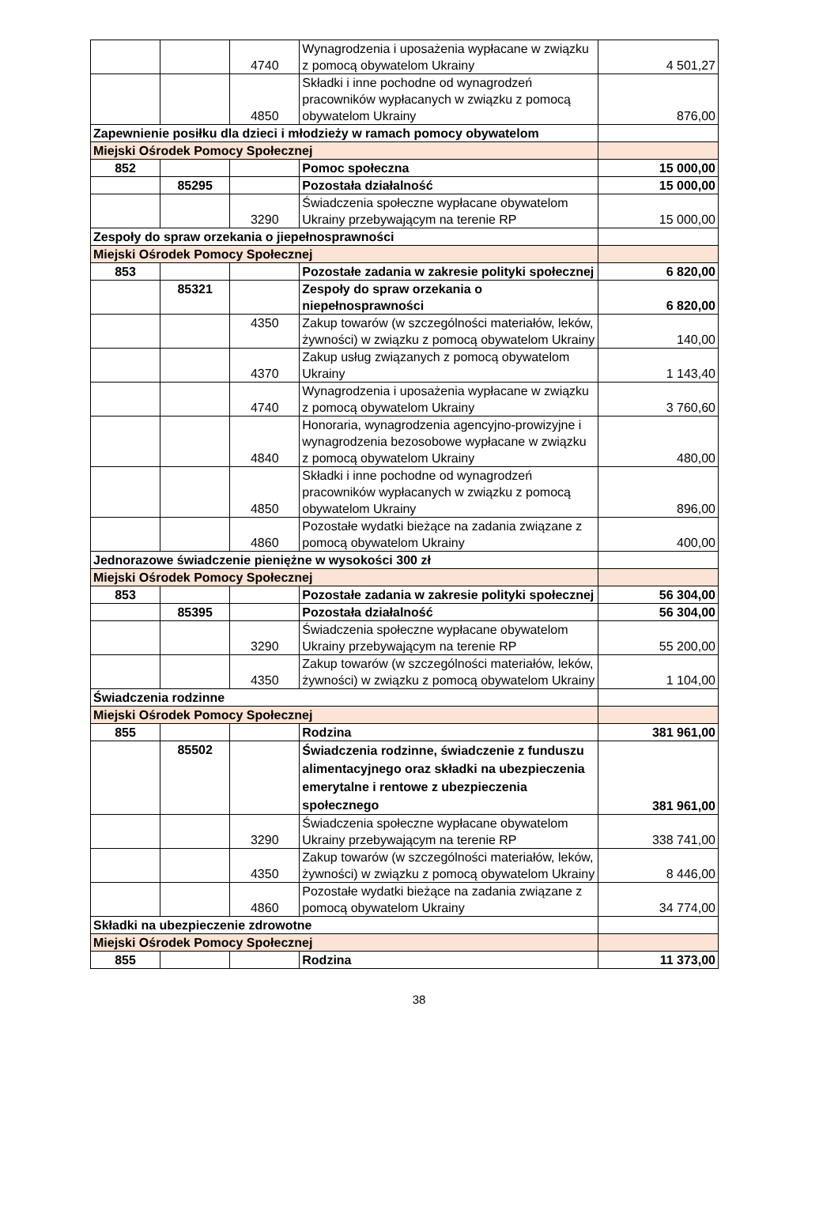| | | 4740 | Wynagrodzenia i uposażenia wypłacane w związku z pomocą obywatelom Ukrainy | 4 501,27 |
| | | 4850 | Składki i inne pochodne od wynagrodzeń pracowników wypłacanych w związku z pomocą obywatelom Ukrainy | 876,00 |
| Zapewnienie posiłku dla dzieci i młodzieży w ramach pomocy obywatelom | | | | |
| Miejski Ośrodek Pomocy Społecznej | | | | |
| 852 | | | Pomoc społeczna | 15 000,00 |
| | 85295 | | Pozostała działalność | 15 000,00 |
| | | 3290 | Świadczenia społeczne wypłacane obywatelom Ukrainy przebywającym na terenie RP | 15 000,00 |
| Zespoły do spraw orzekania o jiepełnosprawności | | | | |
| Miejski Ośrodek Pomocy Społecznej | | | | |
| 853 | | | Pozostałe zadania w zakresie polityki społecznej | 6 820,00 |
| | 85321 | | Zespoły do spraw orzekania o niepełnosprawności | 6 820,00 |
| | | 4350 | Zakup towarów (w szczególności materiałów, leków, żywności) w związku z pomocą obywatelom Ukrainy | 140,00 |
| | | 4370 | Zakup usług związanych z pomocą obywatelom Ukrainy | 1 143,40 |
| | | 4740 | Wynagrodzenia i uposażenia wypłacane w związku z pomocą obywatelom Ukrainy | 3 760,60 |
| | | 4840 | Honoraria, wynagrodzenia agencyjno-prowizyjne i wynagrodzenia bezosobowe wypłacane w związku z pomocą obywatelom Ukrainy | 480,00 |
| | | 4850 | Składki i inne pochodne od wynagrodzeń pracowników wypłacanych w związku z pomocą obywatelom Ukrainy | 896,00 |
| | | 4860 | Pozostałe wydatki bieżące na zadania związane z pomocą obywatelom Ukrainy | 400,00 |
| Jednorazowe świadczenie pieniężne w wysokości 300 zł | | | | |
| Miejski Ośrodek Pomocy Społecznej | | | | |
| 853 | | | Pozostałe zadania w zakresie polityki społecznej | 56 304,00 |
| | 85395 | | Pozostała działalność | 56 304,00 |
| | | 3290 | Świadczenia społeczne wypłacane obywatelom Ukrainy przebywającym na terenie RP | 55 200,00 |
| | | 4350 | Zakup towarów (w szczególności materiałów, leków, żywności) w związku z pomocą obywatelom Ukrainy | 1 104,00 |
| Świadczenia rodzinne | | | | |
| Miejski Ośrodek Pomocy Społecznej | | | | |
| 855 | | | Rodzina | 381 961,00 |
| | 85502 | | Świadczenia rodzinne, świadczenie z funduszu alimentacyjnego oraz składki na ubezpieczenia emerytalne i rentowe z ubezpieczenia społecznego | 381 961,00 |
| | | 3290 | Świadczenia społeczne wypłacane obywatelom Ukrainy przebywającym na terenie RP | 338 741,00 |
| | | 4350 | Zakup towarów (w szczególności materiałów, leków, żywności) w związku z pomocą obywatelom Ukrainy | 8 446,00 |
| | | 4860 | Pozostałe wydatki bieżące na zadania związane z pomocą obywatelom Ukrainy | 34 774,00 |
| Składki na ubezpieczenie zdrowotne | | | | |
| Miejski Ośrodek Pomocy Społecznej | | | | |
| 855 | | | Rodzina | 11 373,00 |
38